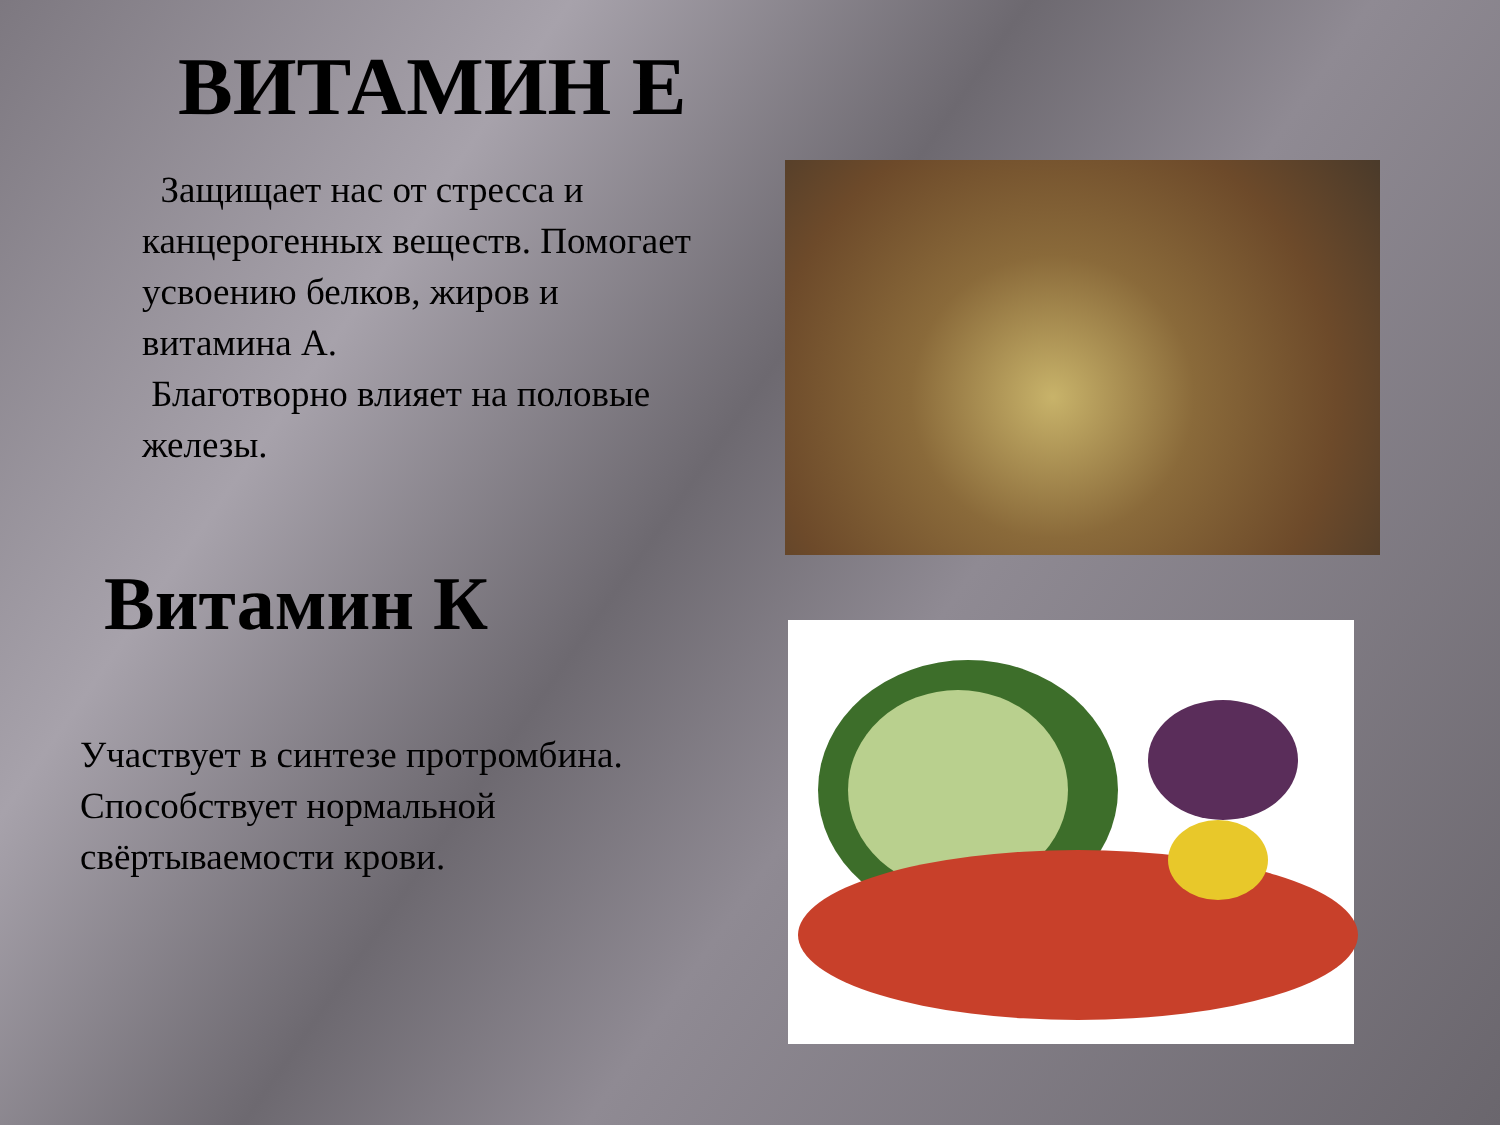ВИТАМИН Е
Защищает нас от стресса и канцерогенных веществ. Помогает усвоению белков, жиров и витамина А.
Благотворно влияет на половые железы.
Витамин К
Участвует в синтезе протромбина.
Способствует нормальной свёртываемости крови.